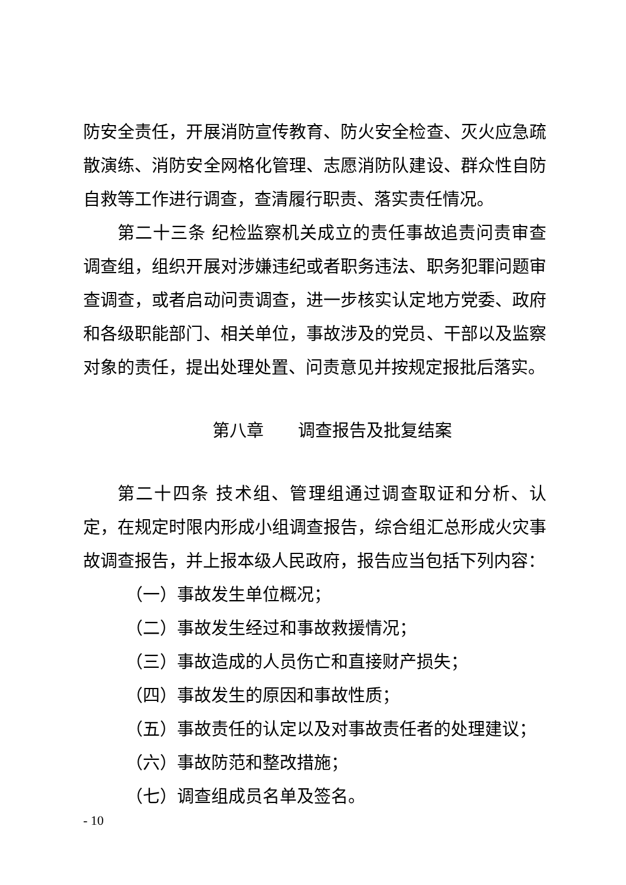防安全责任，开展消防宣传教育、防火安全检查、灭火应急疏散演练、消防安全网格化管理、志愿消防队建设、群众性自防自救等工作进行调查，查清履行职责、落实责任情况。
第二十三条 纪检监察机关成立的责任事故追责问责审查调查组，组织开展对涉嫌违纪或者职务违法、职务犯罪问题审查调查，或者启动问责调查，进一步核实认定地方党委、政府和各级职能部门、相关单位，事故涉及的党员、干部以及监察对象的责任，提出处理处置、问责意见并按规定报批后落实。
第八章　　调查报告及批复结案
第二十四条 技术组、管理组通过调查取证和分析、认定，在规定时限内形成小组调查报告，综合组汇总形成火灾事故调查报告，并上报本级人民政府，报告应当包括下列内容：
（一）事故发生单位概况；
（二）事故发生经过和事故救援情况；
（三）事故造成的人员伤亡和直接财产损失；
（四）事故发生的原因和事故性质；
（五）事故责任的认定以及对事故责任者的处理建议；
（六）事故防范和整改措施；
（七）调查组成员名单及签名。
- 10